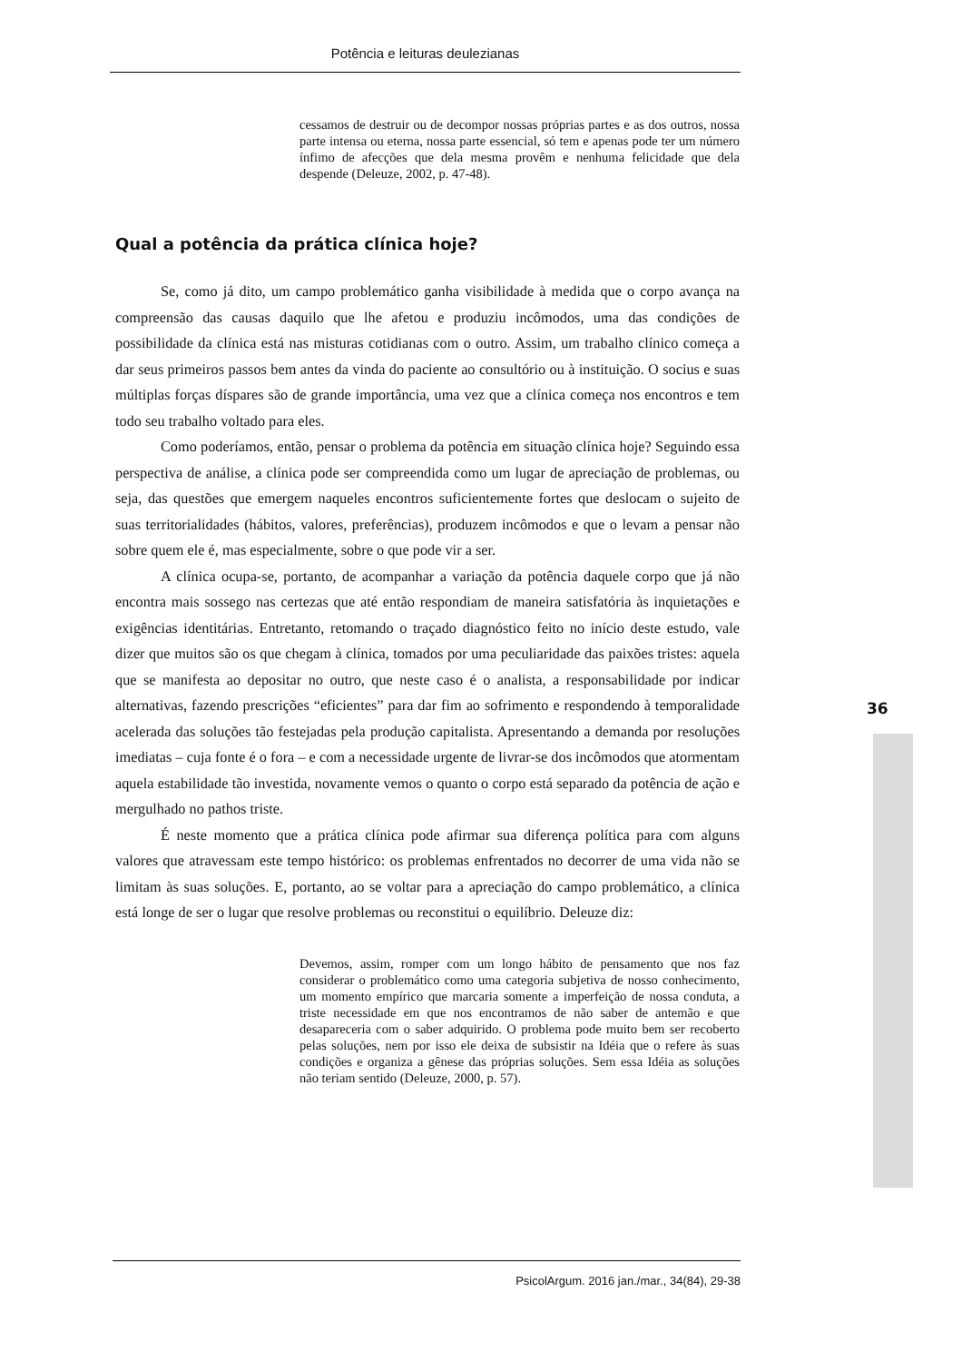Potência e leituras deulezianas
cessamos de destruir ou de decompor nossas próprias partes e as dos outros, nossa parte intensa ou eterna, nossa parte essencial, só tem e apenas pode ter um número ínfimo de afecções que dela mesma provêm e nenhuma felicidade que dela despende (Deleuze, 2002, p. 47-48).
Qual a potência da prática clínica hoje?
Se, como já dito, um campo problemático ganha visibilidade à medida que o corpo avança na compreensão das causas daquilo que lhe afetou e produziu incômodos, uma das condições de possibilidade da clínica está nas misturas cotidianas com o outro. Assim, um trabalho clínico começa a dar seus primeiros passos bem antes da vinda do paciente ao consultório ou à instituição. O socius e suas múltiplas forças díspares são de grande importância, uma vez que a clínica começa nos encontros e tem todo seu trabalho voltado para eles.
Como poderíamos, então, pensar o problema da potência em situação clínica hoje? Seguindo essa perspectiva de análise, a clínica pode ser compreendida como um lugar de apreciação de problemas, ou seja, das questões que emergem naqueles encontros suficientemente fortes que deslocam o sujeito de suas territorialidades (hábitos, valores, preferências), produzem incômodos e que o levam a pensar não sobre quem ele é, mas especialmente, sobre o que pode vir a ser.
A clínica ocupa-se, portanto, de acompanhar a variação da potência daquele corpo que já não encontra mais sossego nas certezas que até então respondiam de maneira satisfatória às inquietações e exigências identitárias. Entretanto, retomando o traçado diagnóstico feito no início deste estudo, vale dizer que muitos são os que chegam à clínica, tomados por uma peculiaridade das paixões tristes: aquela que se manifesta ao depositar no outro, que neste caso é o analista, a responsabilidade por indicar alternativas, fazendo prescrições “eficientes” para dar fim ao sofrimento e respondendo à temporalidade acelerada das soluções tão festejadas pela produção capitalista. Apresentando a demanda por resoluções imediatas – cuja fonte é o fora – e com a necessidade urgente de livrar-se dos incômodos que atormentam aquela estabilidade tão investida, novamente vemos o quanto o corpo está separado da potência de ação e mergulhado no pathos triste.
É neste momento que a prática clínica pode afirmar sua diferença política para com alguns valores que atravessam este tempo histórico: os problemas enfrentados no decorrer de uma vida não se limitam às suas soluções. E, portanto, ao se voltar para a apreciação do campo problemático, a clínica está longe de ser o lugar que resolve problemas ou reconstitui o equilíbrio. Deleuze diz:
Devemos, assim, romper com um longo hábito de pensamento que nos faz considerar o problemático como uma categoria subjetiva de nosso conhecimento, um momento empírico que marcaria somente a imperfeição de nossa conduta, a triste necessidade em que nos encontramos de não saber de antemão e que desapareceria com o saber adquirido. O problema pode muito bem ser recoberto pelas soluções, nem por isso ele deixa de subsistir na Idéia que o refere às suas condições e organiza a gênese das próprias soluções. Sem essa Idéia as soluções não teriam sentido (Deleuze, 2000, p. 57).
36
PsicolArgum. 2016 jan./mar., 34(84), 29-38